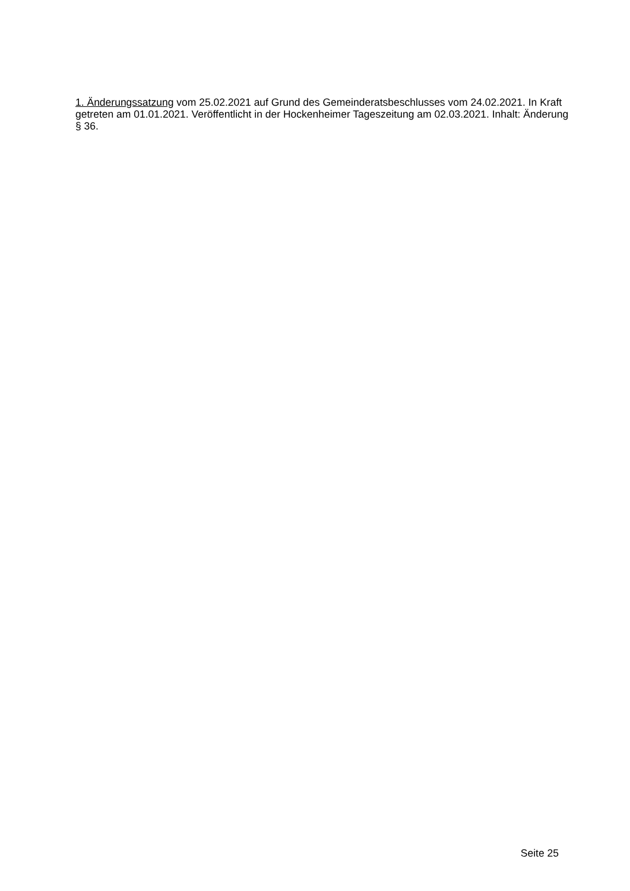1. Änderungssatzung vom 25.02.2021 auf Grund des Gemeinderatsbeschlusses vom 24.02.2021. In Kraft getreten am 01.01.2021. Veröffentlicht in der Hockenheimer Tageszeitung am 02.03.2021. Inhalt: Änderung § 36.
Seite 25